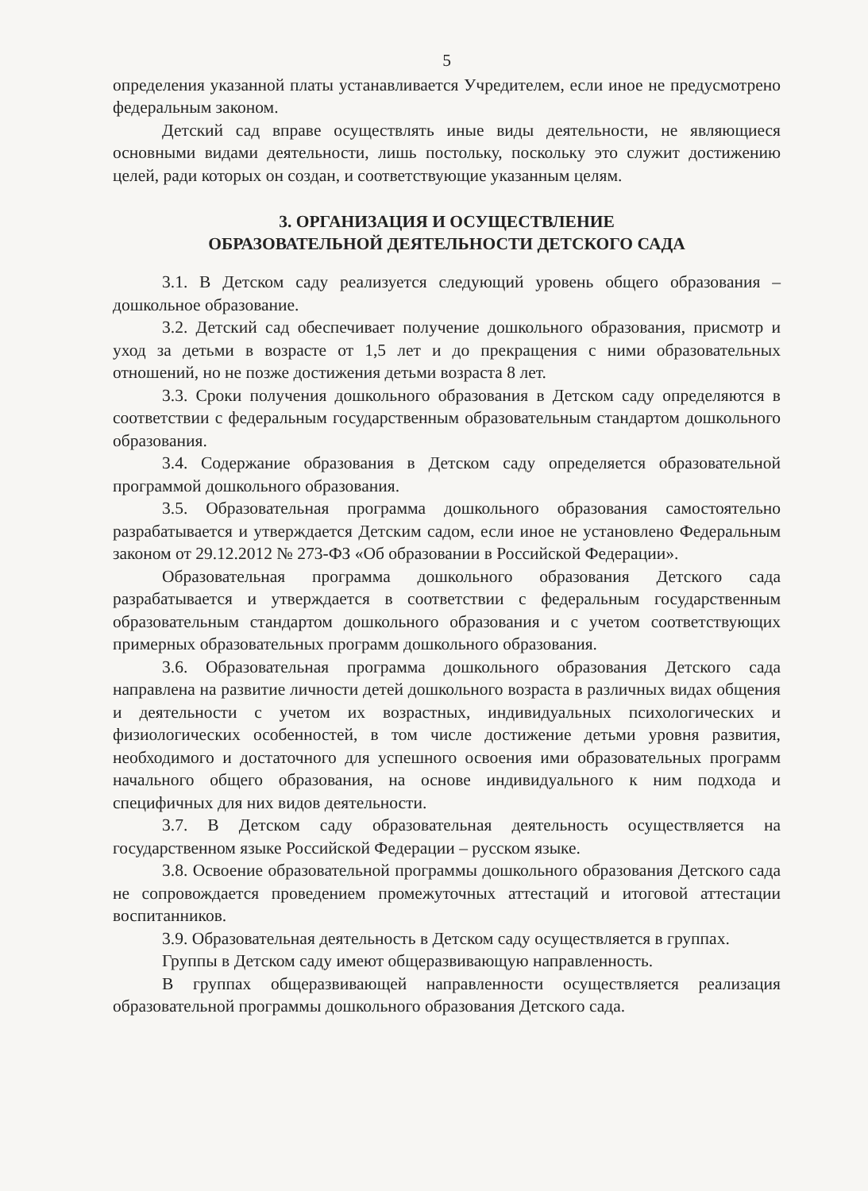5
определения указанной платы устанавливается Учредителем, если иное не предусмотрено федеральным законом.
Детский сад вправе осуществлять иные виды деятельности, не являющиеся основными видами деятельности, лишь постольку, поскольку это служит достижению целей, ради которых он создан, и соответствующие указанным целям.
3. ОРГАНИЗАЦИЯ И ОСУЩЕСТВЛЕНИЕ
ОБРАЗОВАТЕЛЬНОЙ ДЕЯТЕЛЬНОСТИ ДЕТСКОГО САДА
3.1. В Детском саду реализуется следующий уровень общего образования – дошкольное образование.
3.2. Детский сад обеспечивает получение дошкольного образования, присмотр и уход за детьми в возрасте от 1,5 лет и до прекращения с ними образовательных отношений, но не позже достижения детьми возраста 8 лет.
3.3. Сроки получения дошкольного образования в Детском саду определяются в соответствии с федеральным государственным образовательным стандартом дошкольного образования.
3.4. Содержание образования в Детском саду определяется образовательной программой дошкольного образования.
3.5. Образовательная программа дошкольного образования самостоятельно разрабатывается и утверждается Детским садом, если иное не установлено Федеральным законом от 29.12.2012 № 273-ФЗ «Об образовании в Российской Федерации».
Образовательная программа дошкольного образования Детского сада разрабатывается и утверждается в соответствии с федеральным государственным образовательным стандартом дошкольного образования и с учетом соответствующих примерных образовательных программ дошкольного образования.
3.6. Образовательная программа дошкольного образования Детского сада направлена на развитие личности детей дошкольного возраста в различных видах общения и деятельности с учетом их возрастных, индивидуальных психологических и физиологических особенностей, в том числе достижение детьми уровня развития, необходимого и достаточного для успешного освоения ими образовательных программ начального общего образования, на основе индивидуального к ним подхода и специфичных для них видов деятельности.
3.7. В Детском саду образовательная деятельность осуществляется на государственном языке Российской Федерации – русском языке.
3.8. Освоение образовательной программы дошкольного образования Детского сада не сопровождается проведением промежуточных аттестаций и итоговой аттестации воспитанников.
3.9. Образовательная деятельность в Детском саду осуществляется в группах.
Группы в Детском саду имеют общеразвивающую направленность.
В группах общеразвивающей направленности осуществляется реализация образовательной программы дошкольного образования Детского сада.